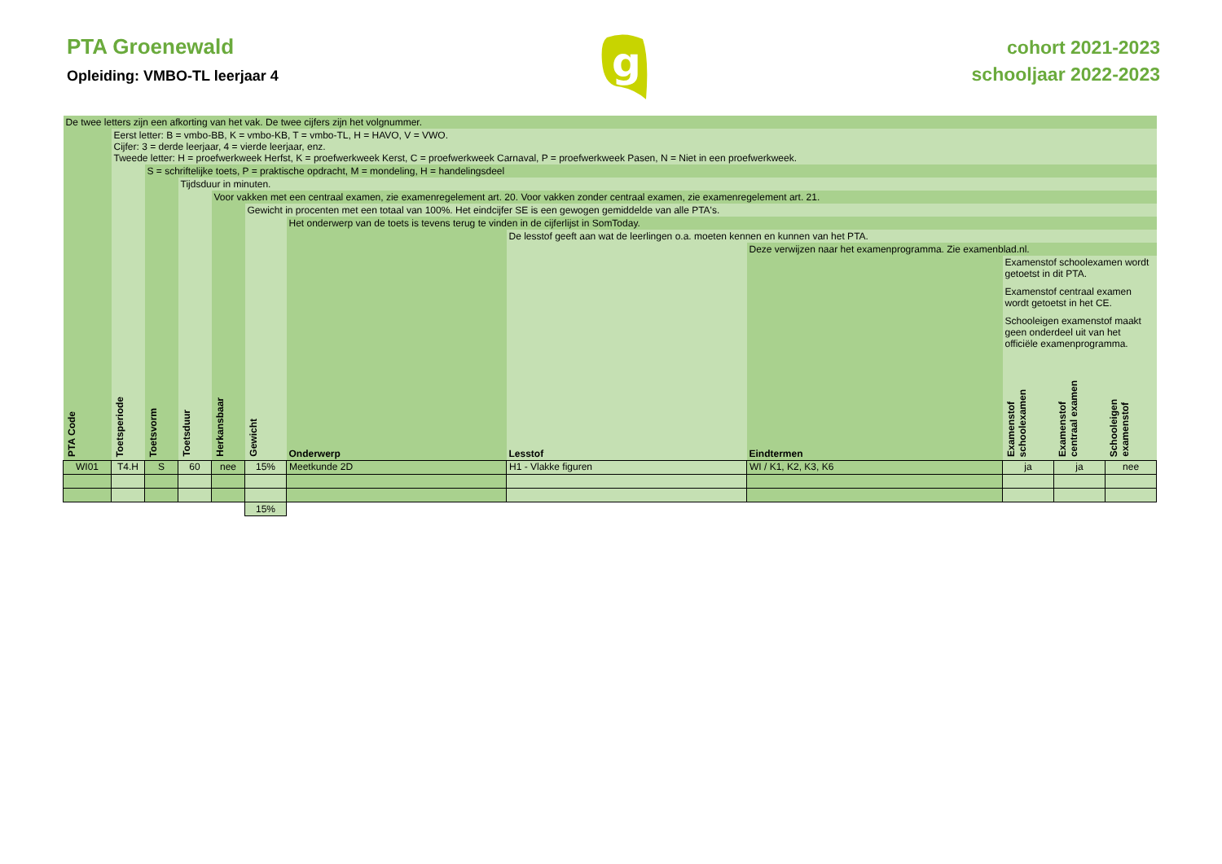PTA Groenewald
Opleiding: VMBO-TL leerjaar 4
g
cohort 2021-2023
schooljaar 2022-2023
| De twee letters zijn een afkorting van het vak. De twee cijfers zijn het volgnummer. | | | | | | | | | | | |
| | Eerst letter: B = vmbo-BB, K = vmbo-KB, T = vmbo-TL, H = HAVO, V = VWO. Cijfer: 3 = derde leerjaar, 4 = vierde leerjaar, enz. Tweede letter: H = proefwerkweek Herfst, K = proefwerkweek Kerst, C = proefwerkweek Carnaval, P = proefwerkweek Pasen, N = Niet in een proefwerkweek. | | | | | | | | | | |
| | | S = schriftelijke toets, P = praktische opdracht, M = mondeling, H = handelingsdeel | | | | | | | | | |
| | | | Tijdsduur in minuten. | | | | | | | | |
| | | | | Voor vakken met een centraal examen, zie examenregelement art. 20. Voor vakken zonder centraal examen, zie examenregelement art. 21. | | | | | | | |
| | | | | | Gewicht in procenten met een totaal van 100%. Het eindcijfer SE is een gewogen gemiddelde van alle PTA's. | | | | | | |
| | | | | | | Het onderwerp van de toets is tevens terug te vinden in de cijferlijst in SomToday. | | | | | |
| | | | | | | | De lesstof geeft aan wat de leerlingen o.a. moeten kennen en kunnen van het PTA. | | | | |
| | | | | | | | | Deze verwijzen naar het examenprogramma. Zie examenblad.nl. | | | |
| | | | | | | | | | Examenstof schoolexamen wordt getoetst in dit PTA. Examenstof centraal examen wordt getoetst in het CE. Schooleigen examenstof maakt geen onderdeel uit van het officiële examenprogramma. | | |
| PTA Code | Toetsperiode | Toetsvorm | Toetsduur | Herkansbaar | Gewicht | Onderwerp | Lesstof | Eindtermen | Examenstof schoolexamen | Examenstof centraal examen | Schooleigen examenstof |
| WI01 | T4.H | S | 60 | nee | 15% | Meetkunde 2D | H1 - Vlakke figuren | WI / K1, K2, K3, K6 | ja | ja | nee |
| | | | | | 15% | | | | | | |